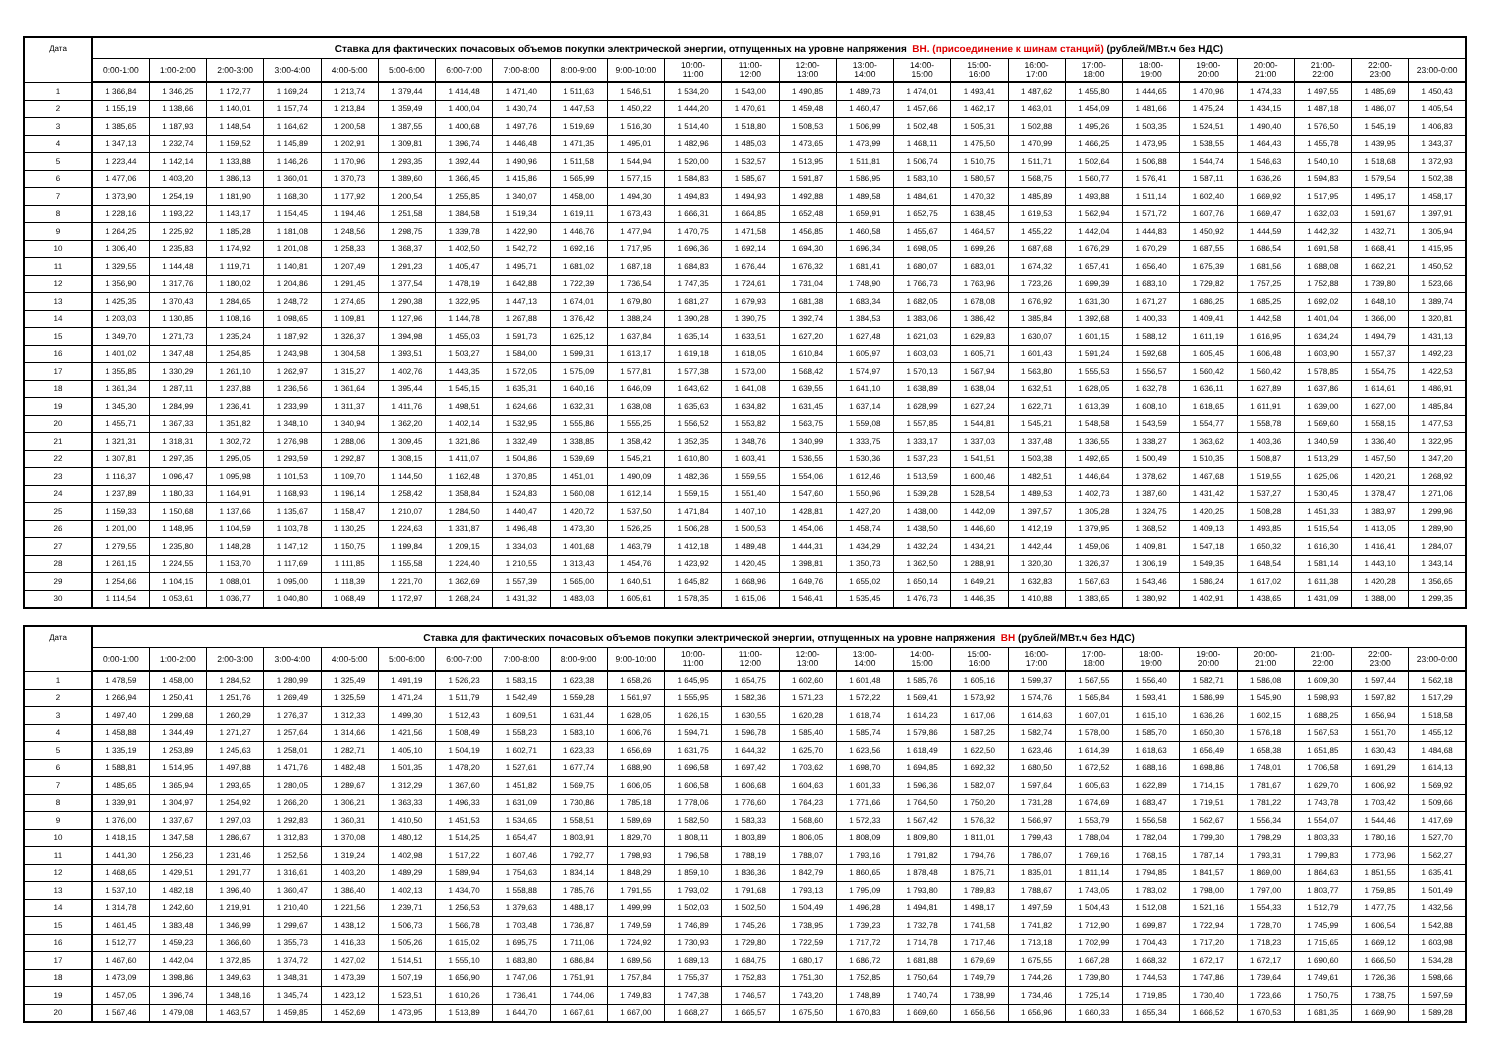| Дата | Ставка для фактических почасовых объемов покупки электрической энергии, отпущенных на уровне напряжения ВН. (присоединение к шинам станций) (рублей/МВт.ч без НДС) | | | | | | | | | | | | | | | | | | | | | | | |
| --- | --- | --- | --- | --- | --- | --- | --- | --- | --- | --- | --- | --- | --- | --- | --- | --- | --- | --- | --- | --- | --- | --- | --- | --- |
| | 0:00-1:00 | 1:00-2:00 | 2:00-3:00 | 3:00-4:00 | 4:00-5:00 | 5:00-6:00 | 6:00-7:00 | 7:00-8:00 | 8:00-9:00 | 9:00-10:00 | 10:00- 11:00 | 11:00- 12:00 | 12:00- 13:00 | 13:00- 14:00 | 14:00- 15:00 | 15:00- 16:00 | 16:00- 17:00 | 17:00- 18:00 | 18:00- 19:00 | 19:00- 20:00 | 20:00- 21:00 | 21:00- 22:00 | 22:00- 23:00 | 23:00-0:00 |
| 1 | 1 366,84 | 1 346,25 | 1 172,77 | 1 169,24 | 1 213,74 | 1 379,44 | 1 414,48 | 1 471,40 | 1 511,63 | 1 546,51 | 1 534,20 | 1 543,00 | 1 490,85 | 1 489,73 | 1 474,01 | 1 493,41 | 1 487,62 | 1 455,80 | 1 444,65 | 1 470,96 | 1 474,33 | 1 497,55 | 1 485,69 | 1 450,43 |
| 2 | 1 155,19 | 1 138,66 | 1 140,01 | 1 157,74 | 1 213,84 | 1 359,49 | 1 400,04 | 1 430,74 | 1 447,53 | 1 450,22 | 1 444,20 | 1 470,61 | 1 459,48 | 1 460,47 | 1 457,66 | 1 462,17 | 1 463,01 | 1 454,09 | 1 481,66 | 1 475,24 | 1 434,15 | 1 487,18 | 1 486,07 | 1 405,54 |
| 3 | 1 385,65 | 1 187,93 | 1 148,54 | 1 164,62 | 1 200,58 | 1 387,55 | 1 400,68 | 1 497,76 | 1 519,69 | 1 516,30 | 1 514,40 | 1 518,80 | 1 508,53 | 1 506,99 | 1 502,48 | 1 505,31 | 1 502,88 | 1 495,26 | 1 503,35 | 1 524,51 | 1 490,40 | 1 576,50 | 1 545,19 | 1 406,83 |
| 4 | 1 347,13 | 1 232,74 | 1 159,52 | 1 145,89 | 1 202,91 | 1 309,81 | 1 396,74 | 1 446,48 | 1 471,35 | 1 495,01 | 1 482,96 | 1 485,03 | 1 473,65 | 1 473,99 | 1 468,11 | 1 475,50 | 1 470,99 | 1 466,25 | 1 473,95 | 1 538,55 | 1 464,43 | 1 455,78 | 1 439,95 | 1 343,37 |
| 5 | 1 223,44 | 1 142,14 | 1 133,88 | 1 146,26 | 1 170,96 | 1 293,35 | 1 392,44 | 1 490,96 | 1 511,58 | 1 544,94 | 1 520,00 | 1 532,57 | 1 513,95 | 1 511,81 | 1 506,74 | 1 510,75 | 1 511,71 | 1 502,64 | 1 506,88 | 1 544,74 | 1 546,63 | 1 540,10 | 1 518,68 | 1 372,93 |
| 6 | 1 477,06 | 1 403,20 | 1 386,13 | 1 360,01 | 1 370,73 | 1 389,60 | 1 366,45 | 1 415,86 | 1 565,99 | 1 577,15 | 1 584,83 | 1 585,67 | 1 591,87 | 1 586,95 | 1 583,10 | 1 580,57 | 1 568,75 | 1 560,77 | 1 576,41 | 1 587,11 | 1 636,26 | 1 594,83 | 1 579,54 | 1 502,38 |
| 7 | 1 373,90 | 1 254,19 | 1 181,90 | 1 168,30 | 1 177,92 | 1 200,54 | 1 255,85 | 1 340,07 | 1 458,00 | 1 494,30 | 1 494,83 | 1 494,93 | 1 492,88 | 1 489,58 | 1 484,61 | 1 470,32 | 1 485,89 | 1 493,88 | 1 511,14 | 1 602,40 | 1 669,92 | 1 517,95 | 1 495,17 | 1 458,17 |
| 8 | 1 228,16 | 1 193,22 | 1 143,17 | 1 154,45 | 1 194,46 | 1 251,58 | 1 384,58 | 1 519,34 | 1 619,11 | 1 673,43 | 1 666,31 | 1 664,85 | 1 652,48 | 1 659,91 | 1 652,75 | 1 638,45 | 1 619,53 | 1 562,94 | 1 571,72 | 1 607,76 | 1 669,47 | 1 632,03 | 1 591,67 | 1 397,91 |
| 9 | 1 264,25 | 1 225,92 | 1 185,28 | 1 181,08 | 1 248,56 | 1 298,75 | 1 339,78 | 1 422,90 | 1 446,76 | 1 477,94 | 1 470,75 | 1 471,58 | 1 456,85 | 1 460,58 | 1 455,67 | 1 464,57 | 1 455,22 | 1 442,04 | 1 444,83 | 1 450,92 | 1 444,59 | 1 442,32 | 1 432,71 | 1 305,94 |
| 10 | 1 306,40 | 1 235,83 | 1 174,92 | 1 201,08 | 1 258,33 | 1 368,37 | 1 402,50 | 1 542,72 | 1 692,16 | 1 717,95 | 1 696,36 | 1 692,14 | 1 694,30 | 1 696,34 | 1 698,05 | 1 699,26 | 1 687,68 | 1 676,29 | 1 670,29 | 1 687,55 | 1 686,54 | 1 691,58 | 1 668,41 | 1 415,95 |
| 11 | 1 329,55 | 1 144,48 | 1 119,71 | 1 140,81 | 1 207,49 | 1 291,23 | 1 405,47 | 1 495,71 | 1 681,02 | 1 687,18 | 1 684,83 | 1 676,44 | 1 676,32 | 1 681,41 | 1 680,07 | 1 683,01 | 1 674,32 | 1 657,41 | 1 656,40 | 1 675,39 | 1 681,56 | 1 688,08 | 1 662,21 | 1 450,52 |
| 12 | 1 356,90 | 1 317,76 | 1 180,02 | 1 204,86 | 1 291,45 | 1 377,54 | 1 478,19 | 1 642,88 | 1 722,39 | 1 736,54 | 1 747,35 | 1 724,61 | 1 731,04 | 1 748,90 | 1 766,73 | 1 763,96 | 1 723,26 | 1 699,39 | 1 683,10 | 1 729,82 | 1 757,25 | 1 752,88 | 1 739,80 | 1 523,66 |
| 13 | 1 425,35 | 1 370,43 | 1 284,65 | 1 248,72 | 1 274,65 | 1 290,38 | 1 322,95 | 1 447,13 | 1 674,01 | 1 679,80 | 1 681,27 | 1 679,93 | 1 681,38 | 1 683,34 | 1 682,05 | 1 678,08 | 1 676,92 | 1 631,30 | 1 671,27 | 1 686,25 | 1 685,25 | 1 692,02 | 1 648,10 | 1 389,74 |
| 14 | 1 203,03 | 1 130,85 | 1 108,16 | 1 098,65 | 1 109,81 | 1 127,96 | 1 144,78 | 1 267,88 | 1 376,42 | 1 388,24 | 1 390,28 | 1 390,75 | 1 392,74 | 1 384,53 | 1 383,06 | 1 386,42 | 1 385,84 | 1 392,68 | 1 400,33 | 1 409,41 | 1 442,58 | 1 401,04 | 1 366,00 | 1 320,81 |
| 15 | 1 349,70 | 1 271,73 | 1 235,24 | 1 187,92 | 1 326,37 | 1 394,98 | 1 455,03 | 1 591,73 | 1 625,12 | 1 637,84 | 1 635,14 | 1 633,51 | 1 627,20 | 1 627,48 | 1 621,03 | 1 629,83 | 1 630,07 | 1 601,15 | 1 588,12 | 1 611,19 | 1 616,95 | 1 634,24 | 1 494,79 | 1 431,13 |
| 16 | 1 401,02 | 1 347,48 | 1 254,85 | 1 243,98 | 1 304,58 | 1 393,51 | 1 503,27 | 1 584,00 | 1 599,31 | 1 613,17 | 1 619,18 | 1 618,05 | 1 610,84 | 1 605,97 | 1 603,03 | 1 605,71 | 1 601,43 | 1 591,24 | 1 592,68 | 1 605,45 | 1 606,48 | 1 603,90 | 1 557,37 | 1 492,23 |
| 17 | 1 355,85 | 1 330,29 | 1 261,10 | 1 262,97 | 1 315,27 | 1 402,76 | 1 443,35 | 1 572,05 | 1 575,09 | 1 577,81 | 1 577,38 | 1 573,00 | 1 568,42 | 1 574,97 | 1 570,13 | 1 567,94 | 1 563,80 | 1 555,53 | 1 556,57 | 1 560,42 | 1 560,42 | 1 578,85 | 1 554,75 | 1 422,53 |
| 18 | 1 361,34 | 1 287,11 | 1 237,88 | 1 236,56 | 1 361,64 | 1 395,44 | 1 545,15 | 1 635,31 | 1 640,16 | 1 646,09 | 1 643,62 | 1 641,08 | 1 639,55 | 1 641,10 | 1 638,89 | 1 638,04 | 1 632,51 | 1 628,05 | 1 632,78 | 1 636,11 | 1 627,89 | 1 637,86 | 1 614,61 | 1 486,91 |
| 19 | 1 345,30 | 1 284,99 | 1 236,41 | 1 233,99 | 1 311,37 | 1 411,76 | 1 498,51 | 1 624,66 | 1 632,31 | 1 638,08 | 1 635,63 | 1 634,82 | 1 631,45 | 1 637,14 | 1 628,99 | 1 627,24 | 1 622,71 | 1 613,39 | 1 608,10 | 1 618,65 | 1 611,91 | 1 639,00 | 1 627,00 | 1 485,84 |
| 20 | 1 455,71 | 1 367,33 | 1 351,82 | 1 348,10 | 1 340,94 | 1 362,20 | 1 402,14 | 1 532,95 | 1 555,86 | 1 555,25 | 1 556,52 | 1 553,82 | 1 563,75 | 1 559,08 | 1 557,85 | 1 544,81 | 1 545,21 | 1 548,58 | 1 543,59 | 1 554,77 | 1 558,78 | 1 569,60 | 1 558,15 | 1 477,53 |
| 21 | 1 321,31 | 1 318,31 | 1 302,72 | 1 276,98 | 1 288,06 | 1 309,45 | 1 321,86 | 1 332,49 | 1 338,85 | 1 358,42 | 1 352,35 | 1 348,76 | 1 340,99 | 1 333,75 | 1 333,17 | 1 337,03 | 1 337,48 | 1 336,55 | 1 338,27 | 1 363,62 | 1 403,36 | 1 340,59 | 1 336,40 | 1 322,95 |
| 22 | 1 307,81 | 1 297,35 | 1 295,05 | 1 293,59 | 1 292,87 | 1 308,15 | 1 411,07 | 1 504,86 | 1 539,69 | 1 545,21 | 1 610,80 | 1 603,41 | 1 536,55 | 1 530,36 | 1 537,23 | 1 541,51 | 1 503,38 | 1 492,65 | 1 500,49 | 1 510,35 | 1 508,87 | 1 513,29 | 1 457,50 | 1 347,20 |
| 23 | 1 116,37 | 1 096,47 | 1 095,98 | 1 101,53 | 1 109,70 | 1 144,50 | 1 162,48 | 1 370,85 | 1 451,01 | 1 490,09 | 1 482,36 | 1 559,55 | 1 554,06 | 1 612,46 | 1 513,59 | 1 600,46 | 1 482,51 | 1 446,64 | 1 378,62 | 1 467,68 | 1 519,55 | 1 625,06 | 1 420,21 | 1 268,92 |
| 24 | 1 237,89 | 1 180,33 | 1 164,91 | 1 168,93 | 1 196,14 | 1 258,42 | 1 358,84 | 1 524,83 | 1 560,08 | 1 612,14 | 1 559,15 | 1 551,40 | 1 547,60 | 1 550,96 | 1 539,28 | 1 528,54 | 1 489,53 | 1 402,73 | 1 387,60 | 1 431,42 | 1 537,27 | 1 530,45 | 1 378,47 | 1 271,06 |
| 25 | 1 159,33 | 1 150,68 | 1 137,66 | 1 135,67 | 1 158,47 | 1 210,07 | 1 284,50 | 1 440,47 | 1 420,72 | 1 537,50 | 1 471,84 | 1 407,10 | 1 428,81 | 1 427,20 | 1 438,00 | 1 442,09 | 1 397,57 | 1 305,28 | 1 324,75 | 1 420,25 | 1 508,28 | 1 451,33 | 1 383,97 | 1 299,96 |
| 26 | 1 201,00 | 1 148,95 | 1 104,59 | 1 103,78 | 1 130,25 | 1 224,63 | 1 331,87 | 1 496,48 | 1 473,30 | 1 526,25 | 1 506,28 | 1 500,53 | 1 454,06 | 1 458,74 | 1 438,50 | 1 446,60 | 1 412,19 | 1 379,95 | 1 368,52 | 1 409,13 | 1 493,85 | 1 515,54 | 1 413,05 | 1 289,90 |
| 27 | 1 279,55 | 1 235,80 | 1 148,28 | 1 147,12 | 1 150,75 | 1 199,84 | 1 209,15 | 1 334,03 | 1 401,68 | 1 463,79 | 1 412,18 | 1 489,48 | 1 444,31 | 1 434,29 | 1 432,24 | 1 434,21 | 1 442,44 | 1 459,06 | 1 409,81 | 1 547,18 | 1 650,32 | 1 616,30 | 1 416,41 | 1 284,07 |
| 28 | 1 261,15 | 1 224,55 | 1 153,70 | 1 117,69 | 1 111,85 | 1 155,58 | 1 224,40 | 1 210,55 | 1 313,43 | 1 454,76 | 1 423,92 | 1 420,45 | 1 398,81 | 1 350,73 | 1 362,50 | 1 288,91 | 1 320,30 | 1 326,37 | 1 306,19 | 1 549,35 | 1 648,54 | 1 581,14 | 1 443,10 | 1 343,14 |
| 29 | 1 254,66 | 1 104,15 | 1 088,01 | 1 095,00 | 1 118,39 | 1 221,70 | 1 362,69 | 1 557,39 | 1 565,00 | 1 640,51 | 1 645,82 | 1 668,96 | 1 649,76 | 1 655,02 | 1 650,14 | 1 649,21 | 1 632,83 | 1 567,63 | 1 543,46 | 1 586,24 | 1 617,02 | 1 611,38 | 1 420,28 | 1 356,65 |
| 30 | 1 114,54 | 1 053,61 | 1 036,77 | 1 040,80 | 1 068,49 | 1 172,97 | 1 268,24 | 1 431,32 | 1 483,03 | 1 605,61 | 1 578,35 | 1 615,06 | 1 546,41 | 1 535,45 | 1 476,73 | 1 446,35 | 1 410,88 | 1 383,65 | 1 380,92 | 1 402,91 | 1 438,65 | 1 431,09 | 1 388,00 | 1 299,35 |
| Дата | Ставка для фактических почасовых объемов покупки электрической энергии, отпущенных на уровне напряжения ВН (рублей/МВт.ч без НДС) | | | | | | | | | | | | | | | | | | | | | | | |
| --- | --- | --- | --- | --- | --- | --- | --- | --- | --- | --- | --- | --- | --- | --- | --- | --- | --- | --- | --- | --- | --- | --- | --- | --- |
| | 0:00-1:00 | 1:00-2:00 | 2:00-3:00 | 3:00-4:00 | 4:00-5:00 | 5:00-6:00 | 6:00-7:00 | 7:00-8:00 | 8:00-9:00 | 9:00-10:00 | 10:00- 11:00 | 11:00- 12:00 | 12:00- 13:00 | 13:00- 14:00 | 14:00- 15:00 | 15:00- 16:00 | 16:00- 17:00 | 17:00- 18:00 | 18:00- 19:00 | 19:00- 20:00 | 20:00- 21:00 | 21:00- 22:00 | 22:00- 23:00 | 23:00-0:00 |
| 1 | 1 478,59 | 1 458,00 | 1 284,52 | 1 280,99 | 1 325,49 | 1 491,19 | 1 526,23 | 1 583,15 | 1 623,38 | 1 658,26 | 1 645,95 | 1 654,75 | 1 602,60 | 1 601,48 | 1 585,76 | 1 605,16 | 1 599,37 | 1 567,55 | 1 556,40 | 1 582,71 | 1 586,08 | 1 609,30 | 1 597,44 | 1 562,18 |
| 2 | 1 266,94 | 1 250,41 | 1 251,76 | 1 269,49 | 1 325,59 | 1 471,24 | 1 511,79 | 1 542,49 | 1 559,28 | 1 561,97 | 1 555,95 | 1 582,36 | 1 571,23 | 1 572,22 | 1 569,41 | 1 573,92 | 1 574,76 | 1 565,84 | 1 593,41 | 1 586,99 | 1 545,90 | 1 598,93 | 1 597,82 | 1 517,29 |
| 3 | 1 497,40 | 1 299,68 | 1 260,29 | 1 276,37 | 1 312,33 | 1 499,30 | 1 512,43 | 1 609,51 | 1 631,44 | 1 628,05 | 1 626,15 | 1 630,55 | 1 620,28 | 1 618,74 | 1 614,23 | 1 617,06 | 1 614,63 | 1 607,01 | 1 615,10 | 1 636,26 | 1 602,15 | 1 688,25 | 1 656,94 | 1 518,58 |
| 4 | 1 458,88 | 1 344,49 | 1 271,27 | 1 257,64 | 1 314,66 | 1 421,56 | 1 508,49 | 1 558,23 | 1 583,10 | 1 606,76 | 1 594,71 | 1 596,78 | 1 585,40 | 1 585,74 | 1 579,86 | 1 587,25 | 1 582,74 | 1 578,00 | 1 585,70 | 1 650,30 | 1 576,18 | 1 567,53 | 1 551,70 | 1 455,12 |
| 5 | 1 335,19 | 1 253,89 | 1 245,63 | 1 258,01 | 1 282,71 | 1 405,10 | 1 504,19 | 1 602,71 | 1 623,33 | 1 656,69 | 1 631,75 | 1 644,32 | 1 625,70 | 1 623,56 | 1 618,49 | 1 622,50 | 1 623,46 | 1 614,39 | 1 618,63 | 1 656,49 | 1 658,38 | 1 651,85 | 1 630,43 | 1 484,68 |
| 6 | 1 588,81 | 1 514,95 | 1 497,88 | 1 471,76 | 1 482,48 | 1 501,35 | 1 478,20 | 1 527,61 | 1 677,74 | 1 688,90 | 1 696,58 | 1 697,42 | 1 703,62 | 1 698,70 | 1 694,85 | 1 692,32 | 1 680,50 | 1 672,52 | 1 688,16 | 1 698,86 | 1 748,01 | 1 706,58 | 1 691,29 | 1 614,13 |
| 7 | 1 485,65 | 1 365,94 | 1 293,65 | 1 280,05 | 1 289,67 | 1 312,29 | 1 367,60 | 1 451,82 | 1 569,75 | 1 606,05 | 1 606,58 | 1 606,68 | 1 604,63 | 1 601,33 | 1 596,36 | 1 582,07 | 1 597,64 | 1 605,63 | 1 622,89 | 1 714,15 | 1 781,67 | 1 629,70 | 1 606,92 | 1 569,92 |
| 8 | 1 339,91 | 1 304,97 | 1 254,92 | 1 266,20 | 1 306,21 | 1 363,33 | 1 496,33 | 1 631,09 | 1 730,86 | 1 785,18 | 1 778,06 | 1 776,60 | 1 764,23 | 1 771,66 | 1 764,50 | 1 750,20 | 1 731,28 | 1 674,69 | 1 683,47 | 1 719,51 | 1 781,22 | 1 743,78 | 1 703,42 | 1 509,66 |
| 9 | 1 376,00 | 1 337,67 | 1 297,03 | 1 292,83 | 1 360,31 | 1 410,50 | 1 451,53 | 1 534,65 | 1 558,51 | 1 589,69 | 1 582,50 | 1 583,33 | 1 568,60 | 1 572,33 | 1 567,42 | 1 576,32 | 1 566,97 | 1 553,79 | 1 556,58 | 1 562,67 | 1 556,34 | 1 554,07 | 1 544,46 | 1 417,69 |
| 10 | 1 418,15 | 1 347,58 | 1 286,67 | 1 312,83 | 1 370,08 | 1 480,12 | 1 514,25 | 1 654,47 | 1 803,91 | 1 829,70 | 1 808,11 | 1 803,89 | 1 806,05 | 1 808,09 | 1 809,80 | 1 811,01 | 1 799,43 | 1 788,04 | 1 782,04 | 1 799,30 | 1 798,29 | 1 803,33 | 1 780,16 | 1 527,70 |
| 11 | 1 441,30 | 1 256,23 | 1 231,46 | 1 252,56 | 1 319,24 | 1 402,98 | 1 517,22 | 1 607,46 | 1 792,77 | 1 798,93 | 1 796,58 | 1 788,19 | 1 788,07 | 1 793,16 | 1 791,82 | 1 794,76 | 1 786,07 | 1 769,16 | 1 768,15 | 1 787,14 | 1 793,31 | 1 799,83 | 1 773,96 | 1 562,27 |
| 12 | 1 468,65 | 1 429,51 | 1 291,77 | 1 316,61 | 1 403,20 | 1 489,29 | 1 589,94 | 1 754,63 | 1 834,14 | 1 848,29 | 1 859,10 | 1 836,36 | 1 842,79 | 1 860,65 | 1 878,48 | 1 875,71 | 1 835,01 | 1 811,14 | 1 794,85 | 1 841,57 | 1 869,00 | 1 864,63 | 1 851,55 | 1 635,41 |
| 13 | 1 537,10 | 1 482,18 | 1 396,40 | 1 360,47 | 1 386,40 | 1 402,13 | 1 434,70 | 1 558,88 | 1 785,76 | 1 791,55 | 1 793,02 | 1 791,68 | 1 793,13 | 1 795,09 | 1 793,80 | 1 789,83 | 1 788,67 | 1 743,05 | 1 783,02 | 1 798,00 | 1 797,00 | 1 803,77 | 1 759,85 | 1 501,49 |
| 14 | 1 314,78 | 1 242,60 | 1 219,91 | 1 210,40 | 1 221,56 | 1 239,71 | 1 256,53 | 1 379,63 | 1 488,17 | 1 499,99 | 1 502,03 | 1 502,50 | 1 504,49 | 1 496,28 | 1 494,81 | 1 498,17 | 1 497,59 | 1 504,43 | 1 512,08 | 1 521,16 | 1 554,33 | 1 512,79 | 1 477,75 | 1 432,56 |
| 15 | 1 461,45 | 1 383,48 | 1 346,99 | 1 299,67 | 1 438,12 | 1 506,73 | 1 566,78 | 1 703,48 | 1 736,87 | 1 749,59 | 1 746,89 | 1 745,26 | 1 738,95 | 1 739,23 | 1 732,78 | 1 741,58 | 1 741,82 | 1 712,90 | 1 699,87 | 1 722,94 | 1 728,70 | 1 745,99 | 1 606,54 | 1 542,88 |
| 16 | 1 512,77 | 1 459,23 | 1 366,60 | 1 355,73 | 1 416,33 | 1 505,26 | 1 615,02 | 1 695,75 | 1 711,06 | 1 724,92 | 1 730,93 | 1 729,80 | 1 722,59 | 1 717,72 | 1 714,78 | 1 717,46 | 1 713,18 | 1 702,99 | 1 704,43 | 1 717,20 | 1 718,23 | 1 715,65 | 1 669,12 | 1 603,98 |
| 17 | 1 467,60 | 1 442,04 | 1 372,85 | 1 374,72 | 1 427,02 | 1 514,51 | 1 555,10 | 1 683,80 | 1 686,84 | 1 689,56 | 1 689,13 | 1 684,75 | 1 680,17 | 1 686,72 | 1 681,88 | 1 679,69 | 1 675,55 | 1 667,28 | 1 668,32 | 1 672,17 | 1 672,17 | 1 690,60 | 1 666,50 | 1 534,28 |
| 18 | 1 473,09 | 1 398,86 | 1 349,63 | 1 348,31 | 1 473,39 | 1 507,19 | 1 656,90 | 1 747,06 | 1 751,91 | 1 757,84 | 1 755,37 | 1 752,83 | 1 751,30 | 1 752,85 | 1 750,64 | 1 749,79 | 1 744,26 | 1 739,80 | 1 744,53 | 1 747,86 | 1 739,64 | 1 749,61 | 1 726,36 | 1 598,66 |
| 19 | 1 457,05 | 1 396,74 | 1 348,16 | 1 345,74 | 1 423,12 | 1 523,51 | 1 610,26 | 1 736,41 | 1 744,06 | 1 749,83 | 1 747,38 | 1 746,57 | 1 743,20 | 1 748,89 | 1 740,74 | 1 738,99 | 1 734,46 | 1 725,14 | 1 719,85 | 1 730,40 | 1 723,66 | 1 750,75 | 1 738,75 | 1 597,59 |
| 20 | 1 567,46 | 1 479,08 | 1 463,57 | 1 459,85 | 1 452,69 | 1 473,95 | 1 513,89 | 1 644,70 | 1 667,61 | 1 667,00 | 1 668,27 | 1 665,57 | 1 675,50 | 1 670,83 | 1 669,60 | 1 656,56 | 1 656,96 | 1 660,33 | 1 655,34 | 1 666,52 | 1 670,53 | 1 681,35 | 1 669,90 | 1 589,28 |